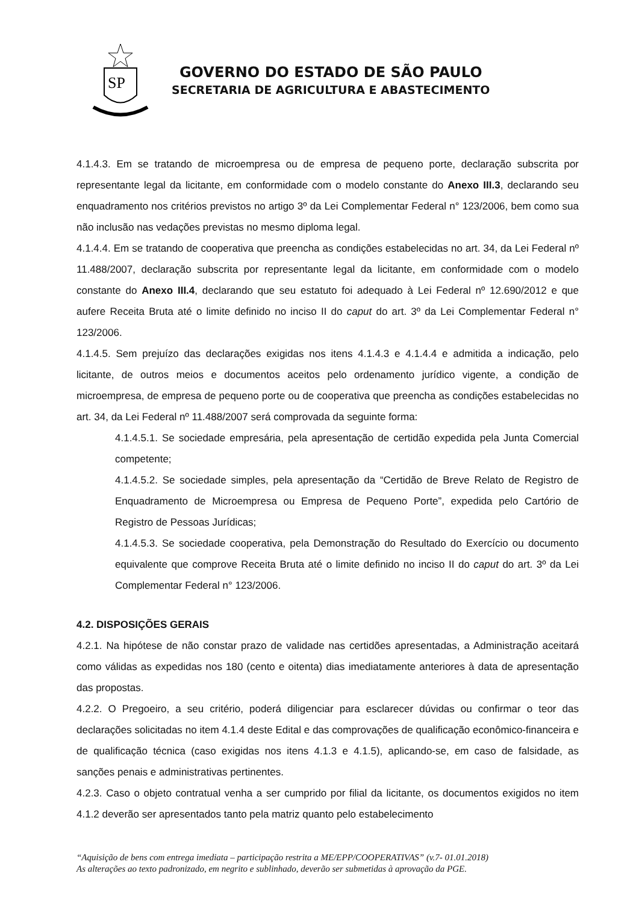SP
GOVERNO DO ESTADO DE SÃO PAULO
SECRETARIA DE AGRICULTURA E ABASTECIMENTO
4.1.4.3. Em se tratando de microempresa ou de empresa de pequeno porte, declaração subscrita por representante legal da licitante, em conformidade com o modelo constante do Anexo III.3, declarando seu enquadramento nos critérios previstos no artigo 3º da Lei Complementar Federal n° 123/2006, bem como sua não inclusão nas vedações previstas no mesmo diploma legal.
4.1.4.4. Em se tratando de cooperativa que preencha as condições estabelecidas no art. 34, da Lei Federal nº 11.488/2007, declaração subscrita por representante legal da licitante, em conformidade com o modelo constante do Anexo III.4, declarando que seu estatuto foi adequado à Lei Federal nº 12.690/2012 e que aufere Receita Bruta até o limite definido no inciso II do caput do art. 3º da Lei Complementar Federal n° 123/2006.
4.1.4.5. Sem prejuízo das declarações exigidas nos itens 4.1.4.3 e 4.1.4.4 e admitida a indicação, pelo licitante, de outros meios e documentos aceitos pelo ordenamento jurídico vigente, a condição de microempresa, de empresa de pequeno porte ou de cooperativa que preencha as condições estabelecidas no art. 34, da Lei Federal nº 11.488/2007 será comprovada da seguinte forma:
4.1.4.5.1. Se sociedade empresária, pela apresentação de certidão expedida pela Junta Comercial competente;
4.1.4.5.2. Se sociedade simples, pela apresentação da “Certidão de Breve Relato de Registro de Enquadramento de Microempresa ou Empresa de Pequeno Porte”, expedida pelo Cartório de Registro de Pessoas Jurídicas;
4.1.4.5.3. Se sociedade cooperativa, pela Demonstração do Resultado do Exercício ou documento equivalente que comprove Receita Bruta até o limite definido no inciso II do caput do art. 3º da Lei Complementar Federal n° 123/2006.
4.2. DISPOSIÇÕES GERAIS
4.2.1. Na hipótese de não constar prazo de validade nas certidões apresentadas, a Administração aceitará como válidas as expedidas nos 180 (cento e oitenta) dias imediatamente anteriores à data de apresentação das propostas.
4.2.2. O Pregoeiro, a seu critério, poderá diligenciar para esclarecer dúvidas ou confirmar o teor das declarações solicitadas no item 4.1.4 deste Edital e das comprovações de qualificação econômico-financeira e de qualificação técnica (caso exigidas nos itens 4.1.3 e 4.1.5), aplicando-se, em caso de falsidade, as sanções penais e administrativas pertinentes.
4.2.3. Caso o objeto contratual venha a ser cumprido por filial da licitante, os documentos exigidos no item 4.1.2 deverão ser apresentados tanto pela matriz quanto pelo estabelecimento
“Aquisição de bens com entrega imediata – participação restrita a ME/EPP/COOPERATIVAS” (v.7- 01.01.2018)
As alterações ao texto padronizado, em negrito e sublinhado, deverão ser submetidas à aprovação da PGE.